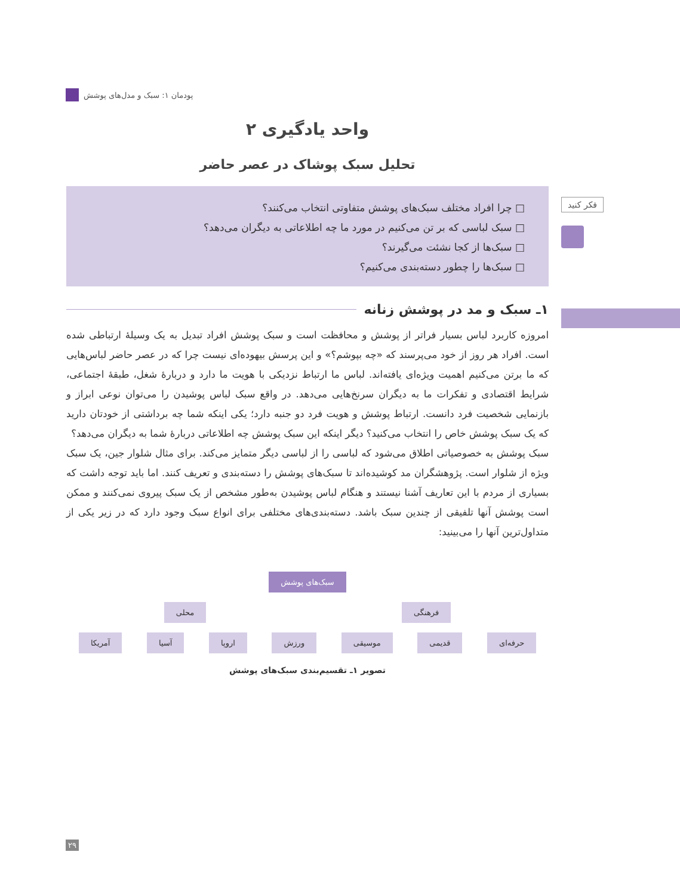پودمان ۱: سبک و مدل‌های پوشش
فکر کنید
واحد یادگیری ۲
تحلیل سبک پوشاک در عصر حاضر
□ چرا افراد مختلف سبک‌های پوشش متفاوتی انتخاب می‌کنند؟
□ سبک لباسی که بر تن می‌کنیم در مورد ما چه اطلاعاتی به دیگران می‌دهد؟
□ سبک‌ها از کجا نشئت می‌گیرند؟
□ سبک‌ها را چطور دسته‌بندی می‌کنیم؟
۱ـ سبک و مد در پوشش زنانه
امروزه کاربرد لباس بسیار فراتر از پوشش و محافظت است و سبک پوشش افراد تبدیل به یک وسیلهٔ ارتباطی شده است. افراد هر روز از خود می‌پرسند که «چه بپوشم؟» و این پرسش بیهوده‌ای نیست چرا که در عصر حاضر لباس‌هایی که ما برتن می‌کنیم اهمیت ویژه‌ای یافته‌اند. لباس ما ارتباط نزدیکی با هویت ما دارد و دربارهٔ شغل، طبقهٔ اجتماعی، شرایط اقتصادی و تفکرات ما به دیگران سرنخ‌هایی می‌دهد. در واقع سبک لباس پوشیدن را می‌توان نوعی ابراز و بازنمایی شخصیت فرد دانست. ارتباط پوشش و هویت فرد دو جنبه دارد؛ یکی اینکه شما چه برداشتی از خودتان دارید که یک سبک پوشش خاص را انتخاب می‌کنید؟ دیگر اینکه این سبک پوشش چه اطلاعاتی دربارهٔ شما به دیگران می‌دهد؟
سبک پوشش به خصوصیاتی اطلاق می‌شود که لباسی را از لباسی دیگر متمایز می‌کند. برای مثال شلوار جین، یک سبک ویژه از شلوار است. پژوهشگران مد کوشیده‌اند تا سبک‌های پوشش را دسته‌بندی و تعریف کنند. اما باید توجه داشت که بسیاری از مردم با این تعاریف آشنا نیستند و هنگام لباس پوشیدن به‌طور مشخص از یک سبک پیروی نمی‌کنند و ممکن است پوشش آنها تلفیقی از چندین سبک باشد. دسته‌بندی‌های مختلفی برای انواع سبک وجود دارد که در زیر یکی از متداول‌ترین آنها را می‌بینید:
سبک‌های پوشش
فرهنگی محلی
حرفه‌ای قدیمی موسیقی ورزش اروپا آسیا آمریکا
تصویر ۱ـ تقسیم‌بندی سبک‌های پوشش
۲۹